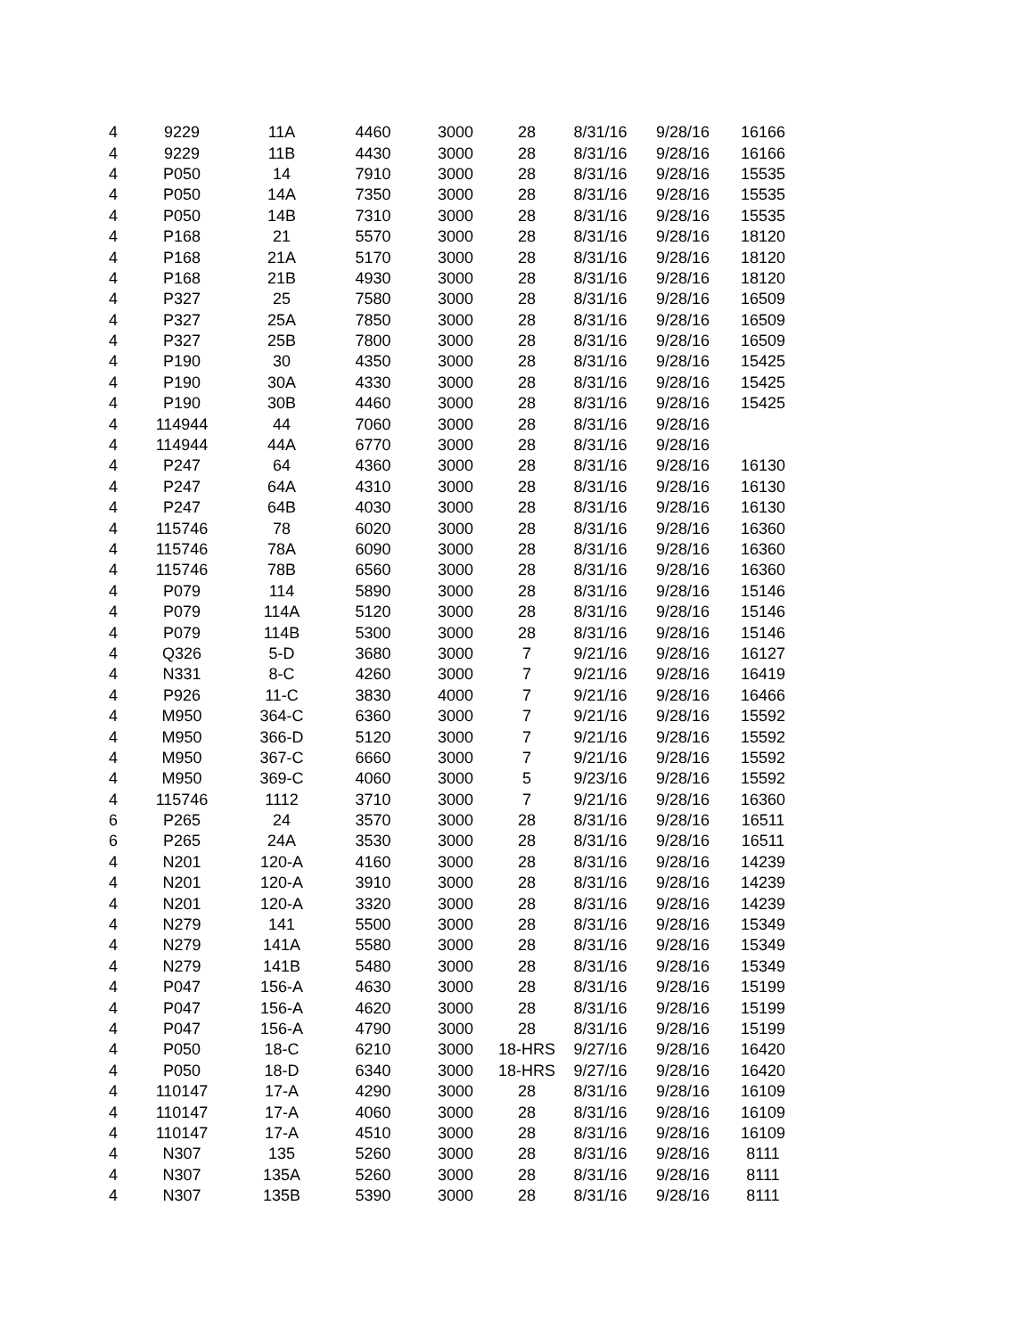| 4 | 9229 | 11A | 4460 | 3000 | 28 | 8/31/16 | 9/28/16 | 16166 |
| 4 | 9229 | 11B | 4430 | 3000 | 28 | 8/31/16 | 9/28/16 | 16166 |
| 4 | P050 | 14 | 7910 | 3000 | 28 | 8/31/16 | 9/28/16 | 15535 |
| 4 | P050 | 14A | 7350 | 3000 | 28 | 8/31/16 | 9/28/16 | 15535 |
| 4 | P050 | 14B | 7310 | 3000 | 28 | 8/31/16 | 9/28/16 | 15535 |
| 4 | P168 | 21 | 5570 | 3000 | 28 | 8/31/16 | 9/28/16 | 18120 |
| 4 | P168 | 21A | 5170 | 3000 | 28 | 8/31/16 | 9/28/16 | 18120 |
| 4 | P168 | 21B | 4930 | 3000 | 28 | 8/31/16 | 9/28/16 | 18120 |
| 4 | P327 | 25 | 7580 | 3000 | 28 | 8/31/16 | 9/28/16 | 16509 |
| 4 | P327 | 25A | 7850 | 3000 | 28 | 8/31/16 | 9/28/16 | 16509 |
| 4 | P327 | 25B | 7800 | 3000 | 28 | 8/31/16 | 9/28/16 | 16509 |
| 4 | P190 | 30 | 4350 | 3000 | 28 | 8/31/16 | 9/28/16 | 15425 |
| 4 | P190 | 30A | 4330 | 3000 | 28 | 8/31/16 | 9/28/16 | 15425 |
| 4 | P190 | 30B | 4460 | 3000 | 28 | 8/31/16 | 9/28/16 | 15425 |
| 4 | 114944 | 44 | 7060 | 3000 | 28 | 8/31/16 | 9/28/16 | |
| 4 | 114944 | 44A | 6770 | 3000 | 28 | 8/31/16 | 9/28/16 | |
| 4 | P247 | 64 | 4360 | 3000 | 28 | 8/31/16 | 9/28/16 | 16130 |
| 4 | P247 | 64A | 4310 | 3000 | 28 | 8/31/16 | 9/28/16 | 16130 |
| 4 | P247 | 64B | 4030 | 3000 | 28 | 8/31/16 | 9/28/16 | 16130 |
| 4 | 115746 | 78 | 6020 | 3000 | 28 | 8/31/16 | 9/28/16 | 16360 |
| 4 | 115746 | 78A | 6090 | 3000 | 28 | 8/31/16 | 9/28/16 | 16360 |
| 4 | 115746 | 78B | 6560 | 3000 | 28 | 8/31/16 | 9/28/16 | 16360 |
| 4 | P079 | 114 | 5890 | 3000 | 28 | 8/31/16 | 9/28/16 | 15146 |
| 4 | P079 | 114A | 5120 | 3000 | 28 | 8/31/16 | 9/28/16 | 15146 |
| 4 | P079 | 114B | 5300 | 3000 | 28 | 8/31/16 | 9/28/16 | 15146 |
| 4 | Q326 | 5-D | 3680 | 3000 | 7 | 9/21/16 | 9/28/16 | 16127 |
| 4 | N331 | 8-C | 4260 | 3000 | 7 | 9/21/16 | 9/28/16 | 16419 |
| 4 | P926 | 11-C | 3830 | 4000 | 7 | 9/21/16 | 9/28/16 | 16466 |
| 4 | M950 | 364-C | 6360 | 3000 | 7 | 9/21/16 | 9/28/16 | 15592 |
| 4 | M950 | 366-D | 5120 | 3000 | 7 | 9/21/16 | 9/28/16 | 15592 |
| 4 | M950 | 367-C | 6660 | 3000 | 7 | 9/21/16 | 9/28/16 | 15592 |
| 4 | M950 | 369-C | 4060 | 3000 | 5 | 9/23/16 | 9/28/16 | 15592 |
| 4 | 115746 | 1112 | 3710 | 3000 | 7 | 9/21/16 | 9/28/16 | 16360 |
| 6 | P265 | 24 | 3570 | 3000 | 28 | 8/31/16 | 9/28/16 | 16511 |
| 6 | P265 | 24A | 3530 | 3000 | 28 | 8/31/16 | 9/28/16 | 16511 |
| 4 | N201 | 120-A | 4160 | 3000 | 28 | 8/31/16 | 9/28/16 | 14239 |
| 4 | N201 | 120-A | 3910 | 3000 | 28 | 8/31/16 | 9/28/16 | 14239 |
| 4 | N201 | 120-A | 3320 | 3000 | 28 | 8/31/16 | 9/28/16 | 14239 |
| 4 | N279 | 141 | 5500 | 3000 | 28 | 8/31/16 | 9/28/16 | 15349 |
| 4 | N279 | 141A | 5580 | 3000 | 28 | 8/31/16 | 9/28/16 | 15349 |
| 4 | N279 | 141B | 5480 | 3000 | 28 | 8/31/16 | 9/28/16 | 15349 |
| 4 | P047 | 156-A | 4630 | 3000 | 28 | 8/31/16 | 9/28/16 | 15199 |
| 4 | P047 | 156-A | 4620 | 3000 | 28 | 8/31/16 | 9/28/16 | 15199 |
| 4 | P047 | 156-A | 4790 | 3000 | 28 | 8/31/16 | 9/28/16 | 15199 |
| 4 | P050 | 18-C | 6210 | 3000 | 18-HRS | 9/27/16 | 9/28/16 | 16420 |
| 4 | P050 | 18-D | 6340 | 3000 | 18-HRS | 9/27/16 | 9/28/16 | 16420 |
| 4 | 110147 | 17-A | 4290 | 3000 | 28 | 8/31/16 | 9/28/16 | 16109 |
| 4 | 110147 | 17-A | 4060 | 3000 | 28 | 8/31/16 | 9/28/16 | 16109 |
| 4 | 110147 | 17-A | 4510 | 3000 | 28 | 8/31/16 | 9/28/16 | 16109 |
| 4 | N307 | 135 | 5260 | 3000 | 28 | 8/31/16 | 9/28/16 | 8111 |
| 4 | N307 | 135A | 5260 | 3000 | 28 | 8/31/16 | 9/28/16 | 8111 |
| 4 | N307 | 135B | 5390 | 3000 | 28 | 8/31/16 | 9/28/16 | 8111 |